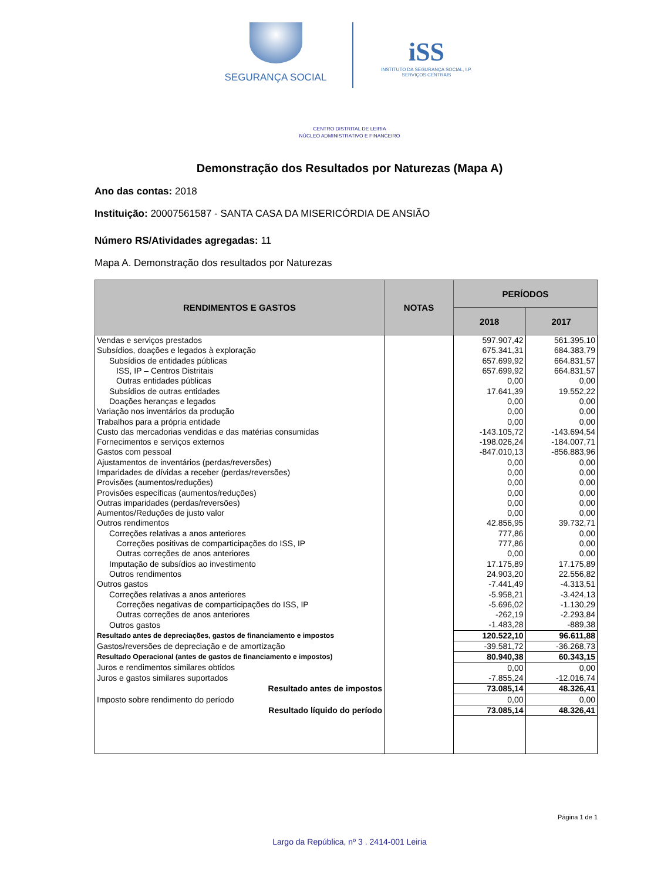SEGURANÇA SOCIAL
iSS
INSTITUTO DA SEGURANÇA SOCIAL, I.P.
SERVIÇOS CENTRAIS
CENTRO DISTRITAL DE LEIRIA
NÚCLEO ADMINISTRATIVO E FINANCEIRO
Demonstração dos Resultados por Naturezas (Mapa A)
Ano das contas: 2018
Instituição: 20007561587 - SANTA CASA DA MISERICÓRDIA DE ANSIÃO
Número RS/Atividades agregadas: 11
Mapa A. Demonstração dos resultados por Naturezas
| RENDIMENTOS E GASTOS | NOTAS | PERÍODOS | |
| --- | --- | --- | --- |
| | | 2018 | 2017 |
| Vendas e serviços prestados | | 597.907,42 | 561.395,10 |
| Subsídios, doações e legados à exploração | | 675.341,31 | 684.383,79 |
| Subsídios de entidades públicas | | 657.699,92 | 664.831,57 |
| ISS, IP – Centros Distritais | | 657.699,92 | 664.831,57 |
| Outras entidades públicas | | 0,00 | 0,00 |
| Subsídios de outras entidades | | 17.641,39 | 19.552,22 |
| Doações heranças e legados | | 0,00 | 0,00 |
| Variação nos inventários da produção | | 0,00 | 0,00 |
| Trabalhos para a própria entidade | | 0,00 | 0,00 |
| Custo das mercadorias vendidas e das matérias consumidas | | -143.105,72 | -143.694,54 |
| Fornecimentos e serviços externos | | -198.026,24 | -184.007,71 |
| Gastos com pessoal | | -847.010,13 | -856.883,96 |
| Ajustamentos de inventários (perdas/reversões) | | 0,00 | 0,00 |
| Imparidades de dívidas a receber (perdas/reversões) | | 0,00 | 0,00 |
| Provisões (aumentos/reduções) | | 0,00 | 0,00 |
| Provisões específicas (aumentos/reduções) | | 0,00 | 0,00 |
| Outras imparidades (perdas/reversões) | | 0,00 | 0,00 |
| Aumentos/Reduções de justo valor | | 0,00 | 0,00 |
| Outros rendimentos | | 42.856,95 | 39.732,71 |
| Correções relativas a anos anteriores | | 777,86 | 0,00 |
| Correções positivas de comparticipações do ISS, IP | | 777,86 | 0,00 |
| Outras correções de anos anteriores | | 0,00 | 0,00 |
| Imputação de subsídios ao investimento | | 17.175,89 | 17.175,89 |
| Outros rendimentos | | 24.903,20 | 22.556,82 |
| Outros gastos | | -7.441,49 | -4.313,51 |
| Correções relativas a anos anteriores | | -5.958,21 | -3.424,13 |
| Correções negativas de comparticipações do ISS, IP | | -5.696,02 | -1.130,29 |
| Outras correções de anos anteriores | | -262,19 | -2.293,84 |
| Outros gastos | | -1.483,28 | -889,38 |
| Resultado antes de depreciações, gastos de financiamento e impostos | | 120.522,10 | 96.611,88 |
| Gastos/reversões de depreciação e de amortização | | -39.581,72 | -36.268,73 |
| Resultado Operacional (antes de gastos de financiamento e impostos) | | 80.940,38 | 60.343,15 |
| Juros e rendimentos similares obtidos | | 0,00 | 0,00 |
| Juros e gastos similares suportados | | -7.855,24 | -12.016,74 |
| Resultado antes de impostos | | 73.085,14 | 48.326,41 |
| Imposto sobre rendimento do período | | 0,00 | 0,00 |
| Resultado líquido do período | | 73.085,14 | 48.326,41 |
Página 1 de 1
Largo da República, nº 3 . 2414-001 Leiria